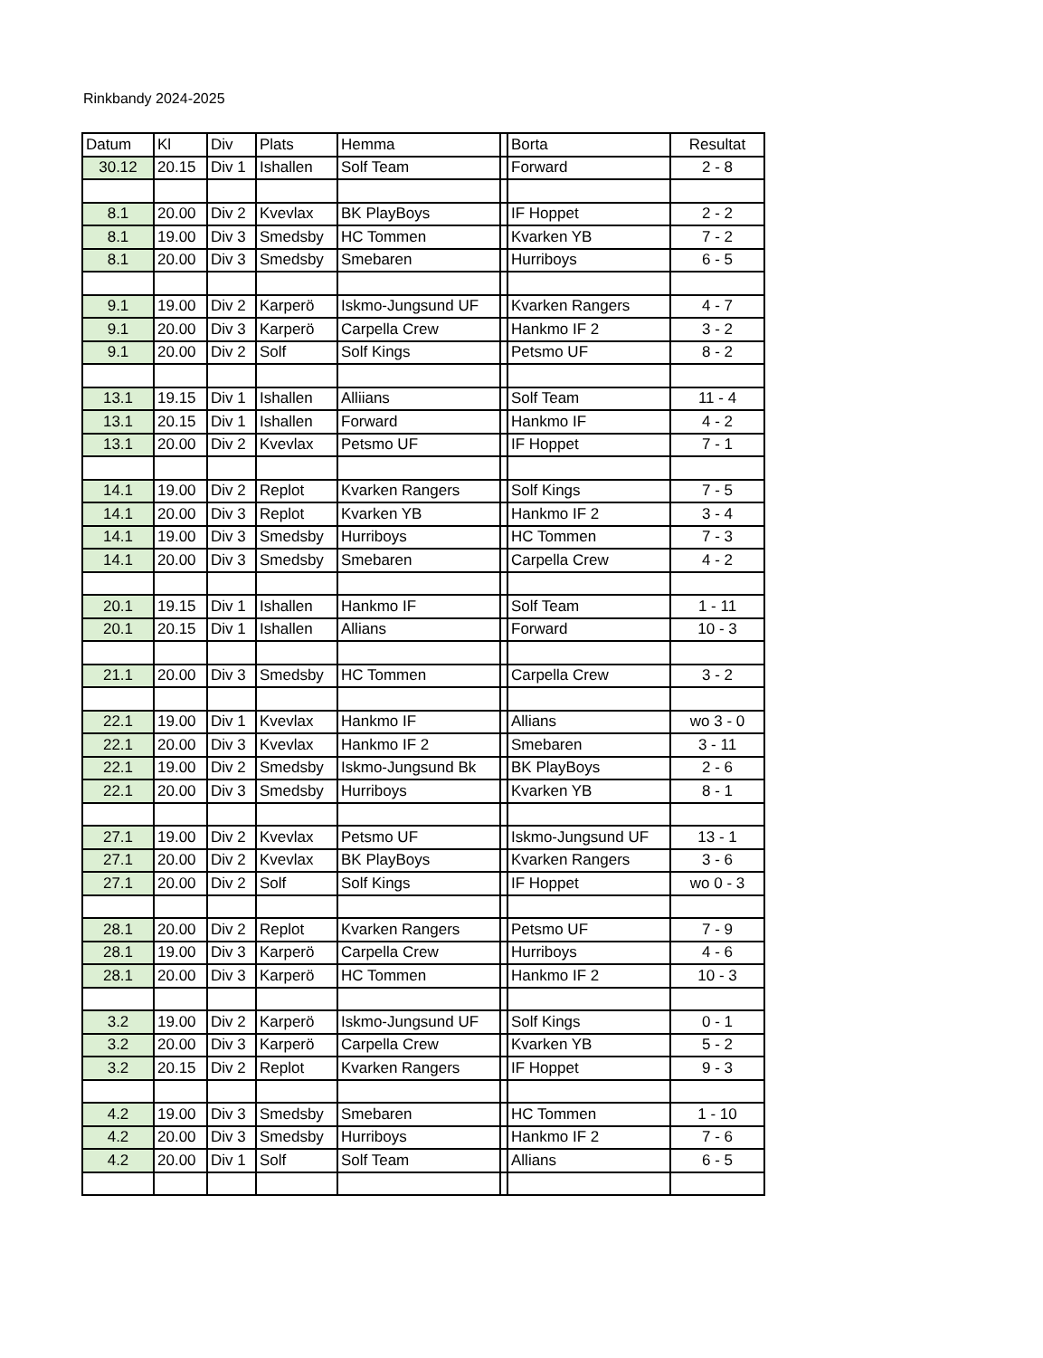Rinkbandy 2024-2025
| Datum | Kl | Div | Plats | Hemma | | Borta | Resultat |
| --- | --- | --- | --- | --- | --- | --- | --- |
| 30.12 | 20.15 | Div 1 | Ishallen | Solf Team | | Forward | 2 - 8 |
| 8.1 | 20.00 | Div 2 | Kvevlax | BK PlayBoys | | IF Hoppet | 2 - 2 |
| 8.1 | 19.00 | Div 3 | Smedsby | HC Tommen | | Kvarken YB | 7 - 2 |
| 8.1 | 20.00 | Div 3 | Smedsby | Smebaren | | Hurriboys | 6 - 5 |
| 9.1 | 19.00 | Div 2 | Karperö | Iskmo-Jungsund UF | | Kvarken Rangers | 4 - 7 |
| 9.1 | 20.00 | Div 3 | Karperö | Carpella Crew | | Hankmo IF 2 | 3 - 2 |
| 9.1 | 20.00 | Div 2 | Solf | Solf Kings | | Petsmo UF | 8 - 2 |
| 13.1 | 19.15 | Div 1 | Ishallen | Alliians | | Solf Team | 11 - 4 |
| 13.1 | 20.15 | Div 1 | Ishallen | Forward | | Hankmo IF | 4 - 2 |
| 13.1 | 20.00 | Div 2 | Kvevlax | Petsmo UF | | IF Hoppet | 7 - 1 |
| 14.1 | 19.00 | Div 2 | Replot | Kvarken Rangers | | Solf Kings | 7 - 5 |
| 14.1 | 20.00 | Div 3 | Replot | Kvarken YB | | Hankmo IF 2 | 3 - 4 |
| 14.1 | 19.00 | Div 3 | Smedsby | Hurriboys | | HC Tommen | 7 - 3 |
| 14.1 | 20.00 | Div 3 | Smedsby | Smebaren | | Carpella Crew | 4 - 2 |
| 20.1 | 19.15 | Div 1 | Ishallen | Hankmo IF | | Solf Team | 1 - 11 |
| 20.1 | 20.15 | Div 1 | Ishallen | Allians | | Forward | 10 - 3 |
| 21.1 | 20.00 | Div 3 | Smedsby | HC Tommen | | Carpella Crew | 3 - 2 |
| 22.1 | 19.00 | Div 1 | Kvevlax | Hankmo IF | | Allians | wo 3 - 0 |
| 22.1 | 20.00 | Div 3 | Kvevlax | Hankmo IF 2 | | Smebaren | 3 - 11 |
| 22.1 | 19.00 | Div 2 | Smedsby | Iskmo-Jungsund Bk | | BK PlayBoys | 2 - 6 |
| 22.1 | 20.00 | Div 3 | Smedsby | Hurriboys | | Kvarken YB | 8 - 1 |
| 27.1 | 19.00 | Div 2 | Kvevlax | Petsmo UF | | Iskmo-Jungsund UF | 13 - 1 |
| 27.1 | 20.00 | Div 2 | Kvevlax | BK PlayBoys | | Kvarken Rangers | 3 - 6 |
| 27.1 | 20.00 | Div 2 | Solf | Solf Kings | | IF Hoppet | wo 0 - 3 |
| 28.1 | 20.00 | Div 2 | Replot | Kvarken Rangers | | Petsmo UF | 7 - 9 |
| 28.1 | 19.00 | Div 3 | Karperö | Carpella Crew | | Hurriboys | 4 - 6 |
| 28.1 | 20.00 | Div 3 | Karperö | HC Tommen | | Hankmo IF 2 | 10 - 3 |
| 3.2 | 19.00 | Div 2 | Karperö | Iskmo-Jungsund UF | | Solf Kings | 0 - 1 |
| 3.2 | 20.00 | Div 3 | Karperö | Carpella Crew | | Kvarken YB | 5 - 2 |
| 3.2 | 20.15 | Div 2 | Replot | Kvarken Rangers | | IF Hoppet | 9 - 3 |
| 4.2 | 19.00 | Div 3 | Smedsby | Smebaren | | HC Tommen | 1 - 10 |
| 4.2 | 20.00 | Div 3 | Smedsby | Hurriboys | | Hankmo IF 2 | 7 - 6 |
| 4.2 | 20.00 | Div 1 | Solf | Solf Team | | Allians | 6 - 5 |